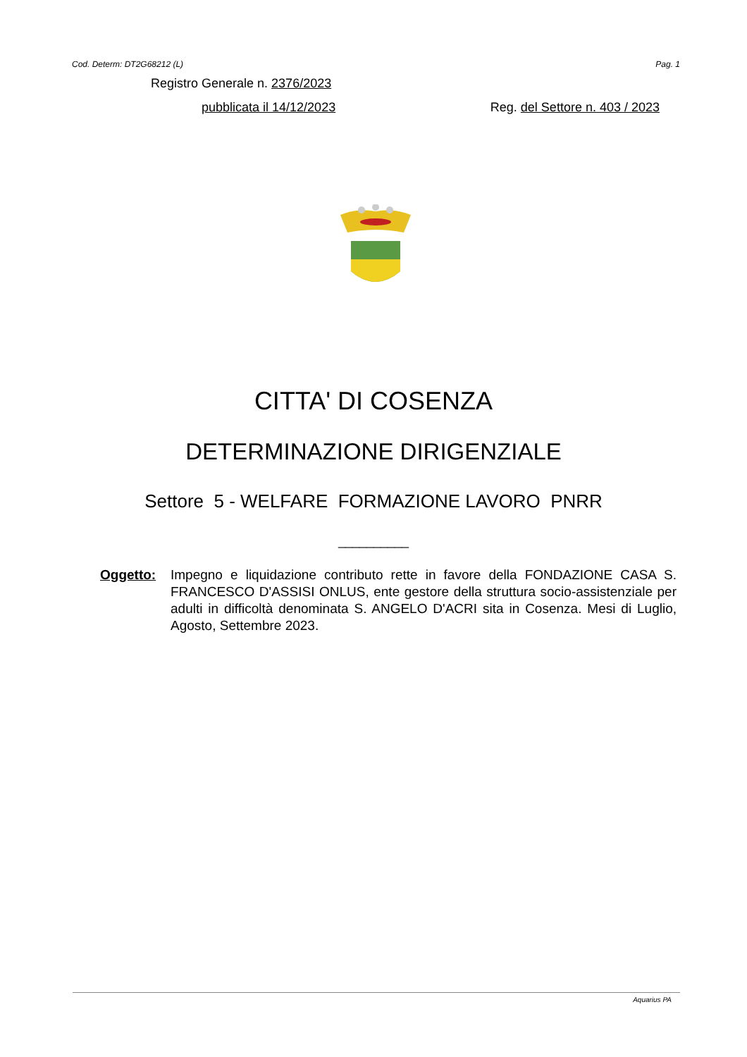Cod. Determ: DT2G68212 (L) Pag. 1
Registro Generale n. 2376/2023
pubblicata il 14/12/2023 Reg. del Settore n. 403 / 2023
CITTA' DI COSENZA
DETERMINAZIONE DIRIGENZIALE
Settore 5 - WELFARE FORMAZIONE LAVORO PNRR
__________
Oggetto: Impegno e liquidazione contributo rette in favore della FONDAZIONE CASA S. FRANCESCO D'ASSISI ONLUS, ente gestore della struttura socio-assistenziale per adulti in difficoltà denominata S. ANGELO D'ACRI sita in Cosenza. Mesi di Luglio, Agosto, Settembre 2023.
Aquarius PA